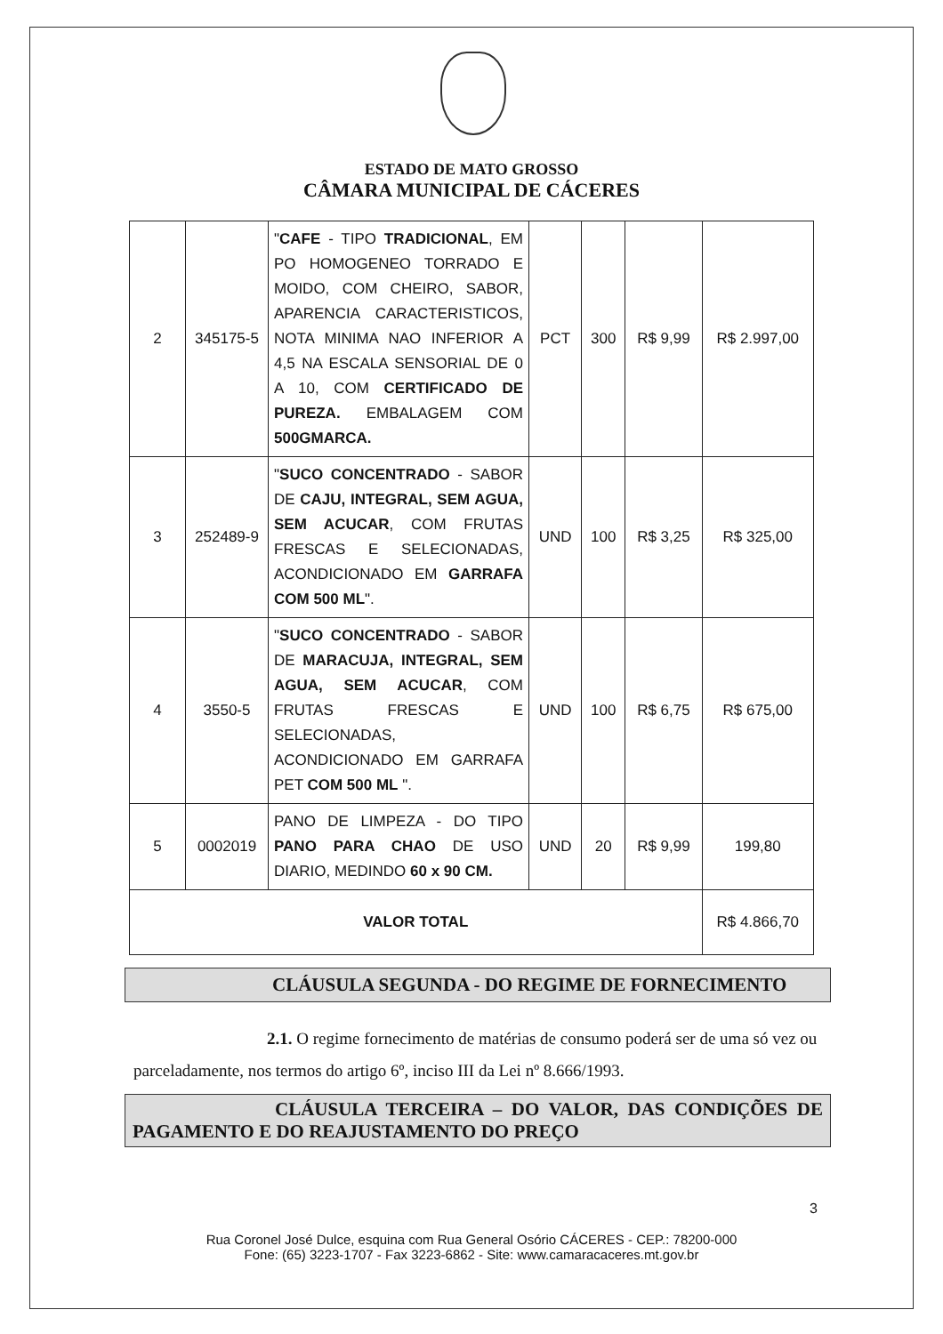ESTADO DE MATO GROSSO
CÂMARA MUNICIPAL DE CÁCERES
| 2 | 345175-5 | " CAFE - TIPO TRADICIONAL , EM PO HOMOGENEO TORRADO E MOIDO, COM CHEIRO, SABOR, APARENCIA CARACTERISTICOS, NOTA MINIMA NAO INFERIOR A 4,5 NA ESCALA SENSORIAL DE 0 A 10, COM CERTIFICADO DE PUREZA. EMBALAGEM COM 500GMARCA. | PCT | 300 | R$ 9,99 | R$ 2.997,00 |
| 3 | 252489-9 | " SUCO CONCENTRADO - SABOR DE CAJU, INTEGRAL, SEM AGUA, SEM ACUCAR , COM FRUTAS FRESCAS E SELECIONADAS, ACONDICIONADO EM GARRAFA COM 500 ML ". | UND | 100 | R$ 3,25 | R$ 325,00 |
| 4 | 3550-5 | " SUCO CONCENTRADO - SABOR DE MARACUJA, INTEGRAL, SEM AGUA, SEM ACUCAR , COM FRUTAS FRESCAS E SELECIONADAS, ACONDICIONADO EM GARRAFA PET COM 500 ML ". | UND | 100 | R$ 6,75 | R$ 675,00 |
| 5 | 0002019 | PANO DE LIMPEZA - DO TIPO PANO PARA CHAO DE USO DIARIO, MEDINDO 60 x 90 CM. | UND | 20 | R$ 9,99 | 199,80 |
| VALOR TOTAL | | | | | | R$ 4.866,70 |
CLÁUSULA SEGUNDA - DO REGIME DE FORNECIMENTO
2.1. O regime fornecimento de matérias de consumo poderá ser de uma só vez ou parceladamente, nos termos do artigo 6º, inciso III da Lei nº 8.666/1993.
CLÁUSULA TERCEIRA – DO VALOR, DAS CONDIÇÕES DE PAGAMENTO E DO REAJUSTAMENTO DO PREÇO
3
Rua Coronel José Dulce, esquina com Rua General Osório CÁCERES - CEP.: 78200-000
Fone: (65) 3223-1707 - Fax 3223-6862 - Site: www.camaracaceres.mt.gov.br